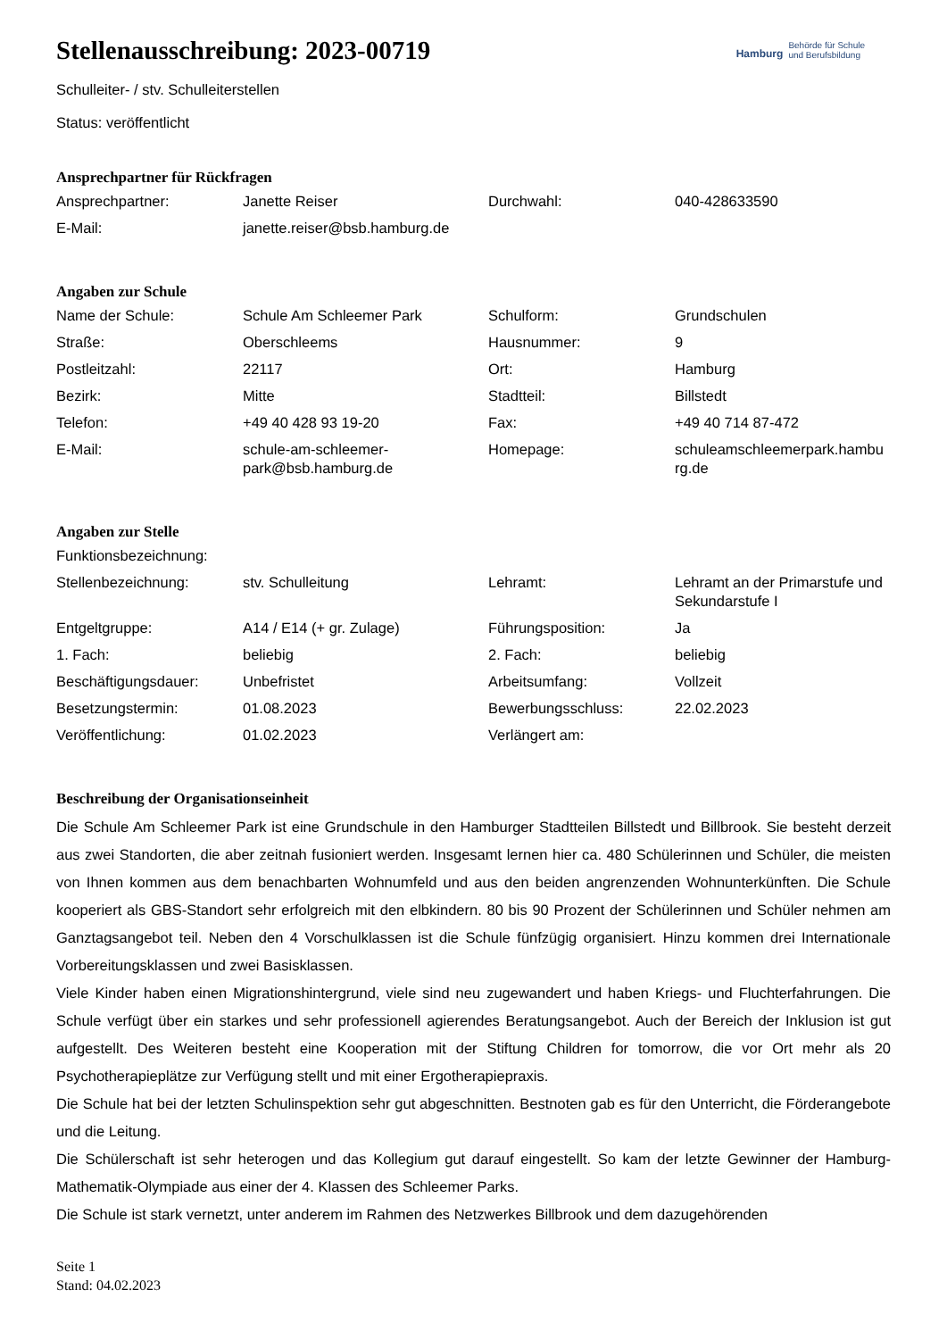Hamburg Behörde für Schule
und Berufsbildung
Stellenausschreibung: 2023-00719
Schulleiter- / stv. Schulleiterstellen
Status: veröffentlicht
Ansprechpartner für Rückfragen
| Ansprechpartner: | Janette Reiser | Durchwahl: | 040-428633590 |
| E-Mail: | janette.reiser@bsb.hamburg.de | | |
Angaben zur Schule
| Name der Schule: | Schule Am Schleemer Park | Schulform: | Grundschulen |
| Straße: | Oberschleems | Hausnummer: | 9 |
| Postleitzahl: | 22117 | Ort: | Hamburg |
| Bezirk: | Mitte | Stadtteil: | Billstedt |
| Telefon: | +49 40 428 93 19-20 | Fax: | +49 40 714 87-472 |
| E-Mail: | schule-am-schleemer- park@bsb.hamburg.de | Homepage: | schuleamschleemerpark.hambu rg.de |
Angaben zur Stelle
| Funktionsbezeichnung: | | | |
| Stellenbezeichnung: | stv. Schulleitung | Lehramt: | Lehramt an der Primarstufe und Sekundarstufe I |
| Entgeltgruppe: | A14 / E14 (+ gr. Zulage) | Führungsposition: | Ja |
| 1. Fach: | beliebig | 2. Fach: | beliebig |
| Beschäftigungsdauer: | Unbefristet | Arbeitsumfang: | Vollzeit |
| Besetzungstermin: | 01.08.2023 | Bewerbungsschluss: | 22.02.2023 |
| Veröffentlichung: | 01.02.2023 | Verlängert am: | |
Beschreibung der Organisationseinheit
Die Schule Am Schleemer Park ist eine Grundschule in den Hamburger Stadtteilen Billstedt und Billbrook. Sie besteht derzeit aus zwei Standorten, die aber zeitnah fusioniert werden. Insgesamt lernen hier ca. 480 Schülerinnen und Schüler, die meisten von Ihnen kommen aus dem benachbarten Wohnumfeld und aus den beiden angrenzenden Wohnunterkünften. Die Schule kooperiert als GBS-Standort sehr erfolgreich mit den elbkindern. 80 bis 90 Prozent der Schülerinnen und Schüler nehmen am Ganztagsangebot teil. Neben den 4 Vorschulklassen ist die Schule fünfzügig organisiert. Hinzu kommen drei Internationale Vorbereitungsklassen und zwei Basisklassen.
Viele Kinder haben einen Migrationshintergrund, viele sind neu zugewandert und haben Kriegs- und Fluchterfahrungen. Die Schule verfügt über ein starkes und sehr professionell agierendes Beratungsangebot. Auch der Bereich der Inklusion ist gut aufgestellt. Des Weiteren besteht eine Kooperation mit der Stiftung Children for tomorrow, die vor Ort mehr als 20 Psychotherapieplätze zur Verfügung stellt und mit einer Ergotherapiepraxis.
Die Schule hat bei der letzten Schulinspektion sehr gut abgeschnitten. Bestnoten gab es für den Unterricht, die Förderangebote und die Leitung.
Die Schülerschaft ist sehr heterogen und das Kollegium gut darauf eingestellt. So kam der letzte Gewinner der Hamburg-Mathematik-Olympiade aus einer der 4. Klassen des Schleemer Parks.
Die Schule ist stark vernetzt, unter anderem im Rahmen des Netzwerkes Billbrook und dem dazugehörenden
Seite 1
Stand: 04.02.2023